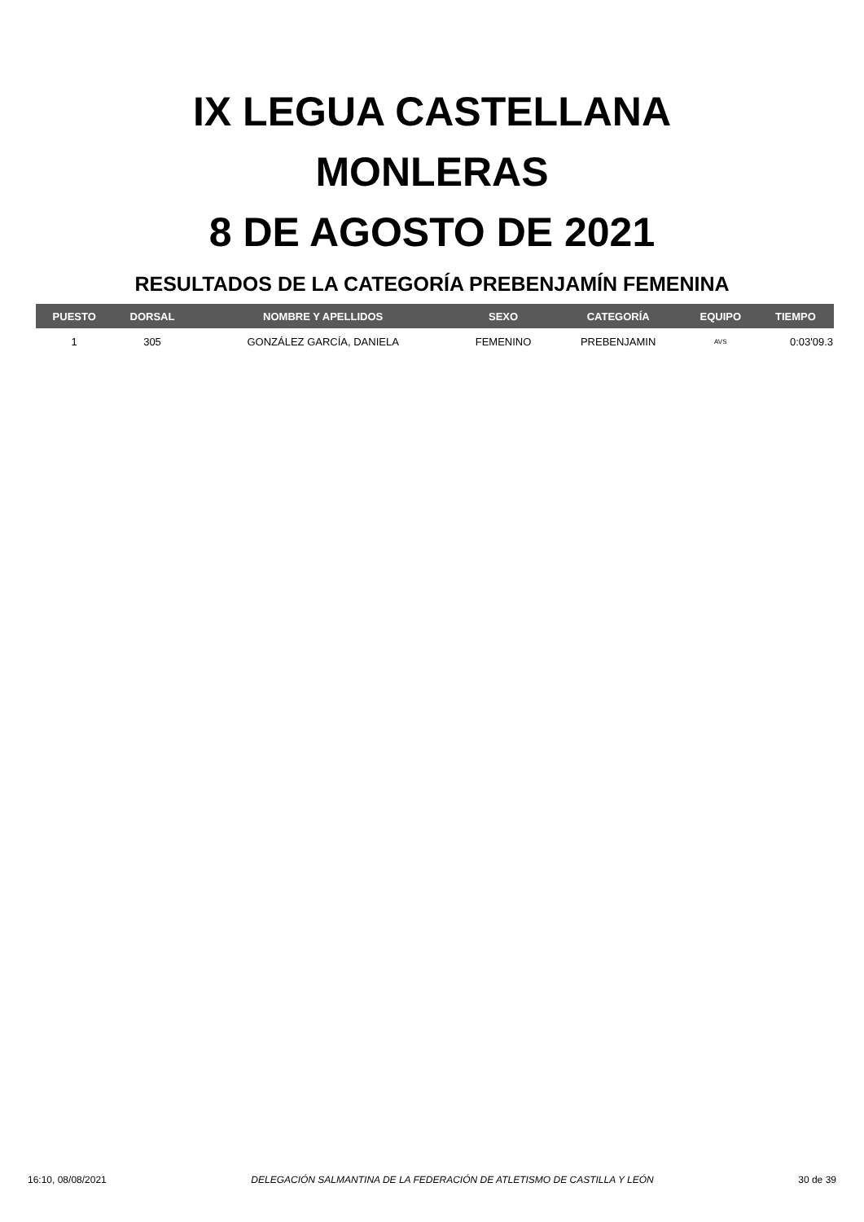IX LEGUA CASTELLANA
MONLERAS
8 DE AGOSTO DE 2021
RESULTADOS DE LA CATEGORÍA PREBENJAMÍN FEMENINA
| PUESTO | DORSAL | NOMBRE Y APELLIDOS | SEXO | CATEGORÍA | EQUIPO | TIEMPO |
| --- | --- | --- | --- | --- | --- | --- |
| 1 | 305 | GONZÁLEZ GARCÍA, DANIELA | FEMENINO | PREBENJAMIN | AVS | 0:03'09.3 |
16:10, 08/08/2021 DELEGACIÓN SALMANTINA DE LA FEDERACIÓN DE ATLETISMO DE CASTILLA Y LEÓN 30 de 39